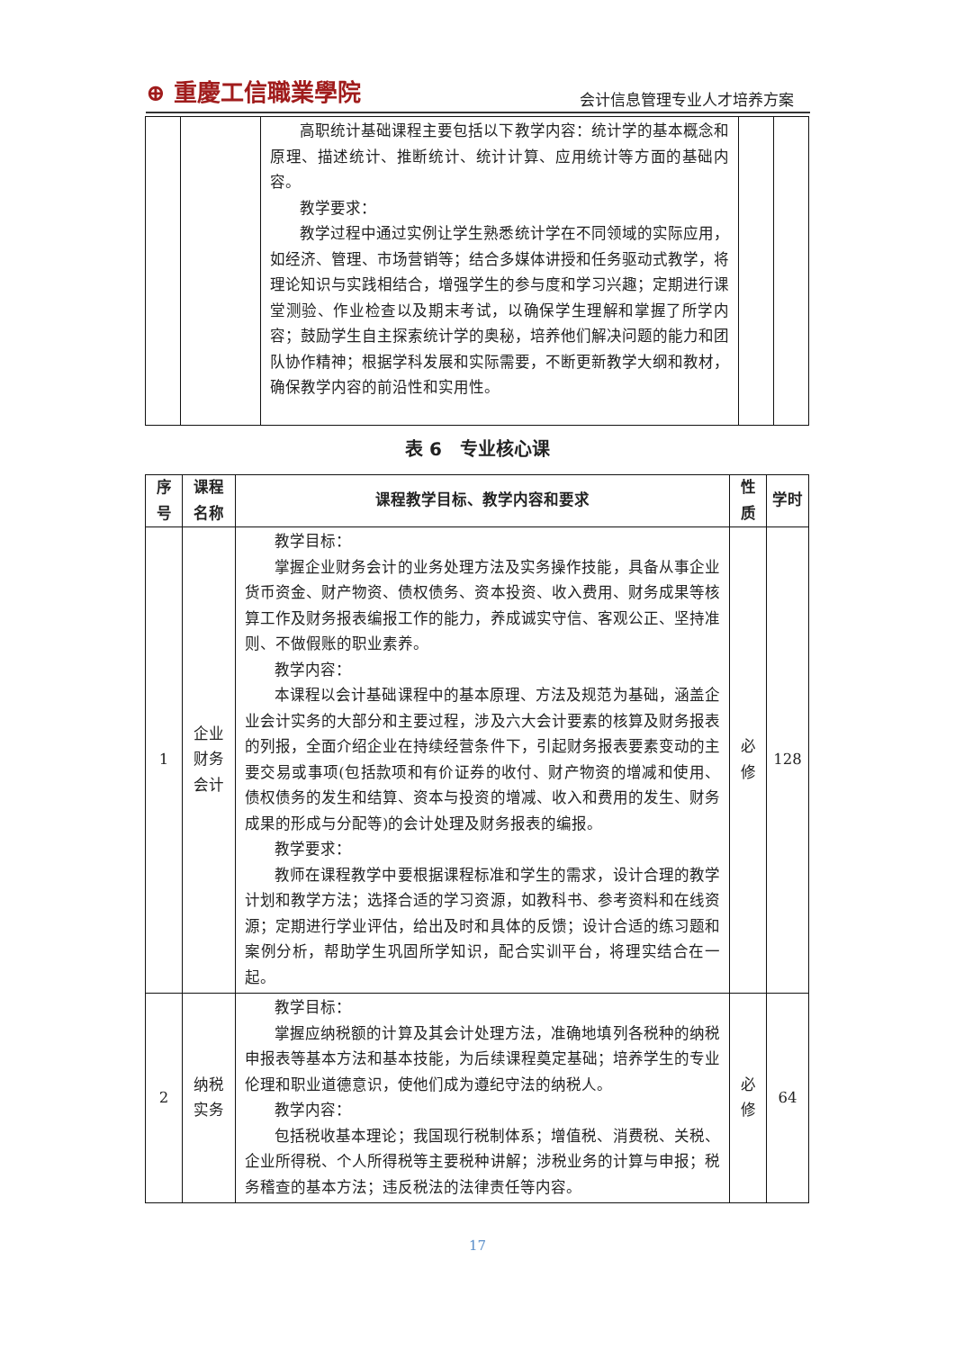⊕ 重慶工信職業學院 会计信息管理专业人才培养方案
| | | 高职统计基础课程主要包括以下教学内容：统计学的基本概念和原理、描述统计、推断统计、统计计算、应用统计等方面的基础内容。 教学要求： 教学过程中通过实例让学生熟悉统计学在不同领域的实际应用，如经济、管理、市场营销等；结合多媒体讲授和任务驱动式教学，将理论知识与实践相结合，增强学生的参与度和学习兴趣；定期进行课堂测验、作业检查以及期末考试，以确保学生理解和掌握了所学内容；鼓励学生自主探索统计学的奥秘，培养他们解决问题的能力和团队协作精神；根据学科发展和实际需要，不断更新教学大纲和教材，确保教学内容的前沿性和实用性。 | | |
表 6　专业核心课
| 序号 | 课程名称 | 课程教学目标、教学内容和要求 | 性质 | 学时 |
| --- | --- | --- | --- | --- |
| 1 | 企业财务会计 | 教学目标： 掌握企业财务会计的业务处理方法及实务操作技能，具备从事企业货币资金、财产物资、债权债务、资本投资、收入费用、财务成果等核算工作及财务报表编报工作的能力，养成诚实守信、客观公正、坚持准则、不做假账的职业素养。 教学内容： 本课程以会计基础课程中的基本原理、方法及规范为基础，涵盖企业会计实务的大部分和主要过程，涉及六大会计要素的核算及财务报表的列报，全面介绍企业在持续经营条件下，引起财务报表要素变动的主要交易或事项(包括款项和有价证券的收付、财产物资的增减和使用、债权债务的发生和结算、资本与投资的增减、收入和费用的发生、财务成果的形成与分配等)的会计处理及财务报表的编报。 教学要求： 教师在课程教学中要根据课程标准和学生的需求，设计合理的教学计划和教学方法；选择合适的学习资源，如教科书、参考资料和在线资源；定期进行学业评估，给出及时和具体的反馈；设计合适的练习题和案例分析，帮助学生巩固所学知识，配合实训平台，将理实结合在一起。 | 必修 | 128 |
| 2 | 纳税实务 | 教学目标： 掌握应纳税额的计算及其会计处理方法，准确地填列各税种的纳税申报表等基本方法和基本技能，为后续课程奠定基础；培养学生的专业伦理和职业道德意识，使他们成为遵纪守法的纳税人。 教学内容： 包括税收基本理论；我国现行税制体系；增值税、消费税、关税、企业所得税、个人所得税等主要税种讲解；涉税业务的计算与申报；税务稽查的基本方法；违反税法的法律责任等内容。 | 必修 | 64 |
17